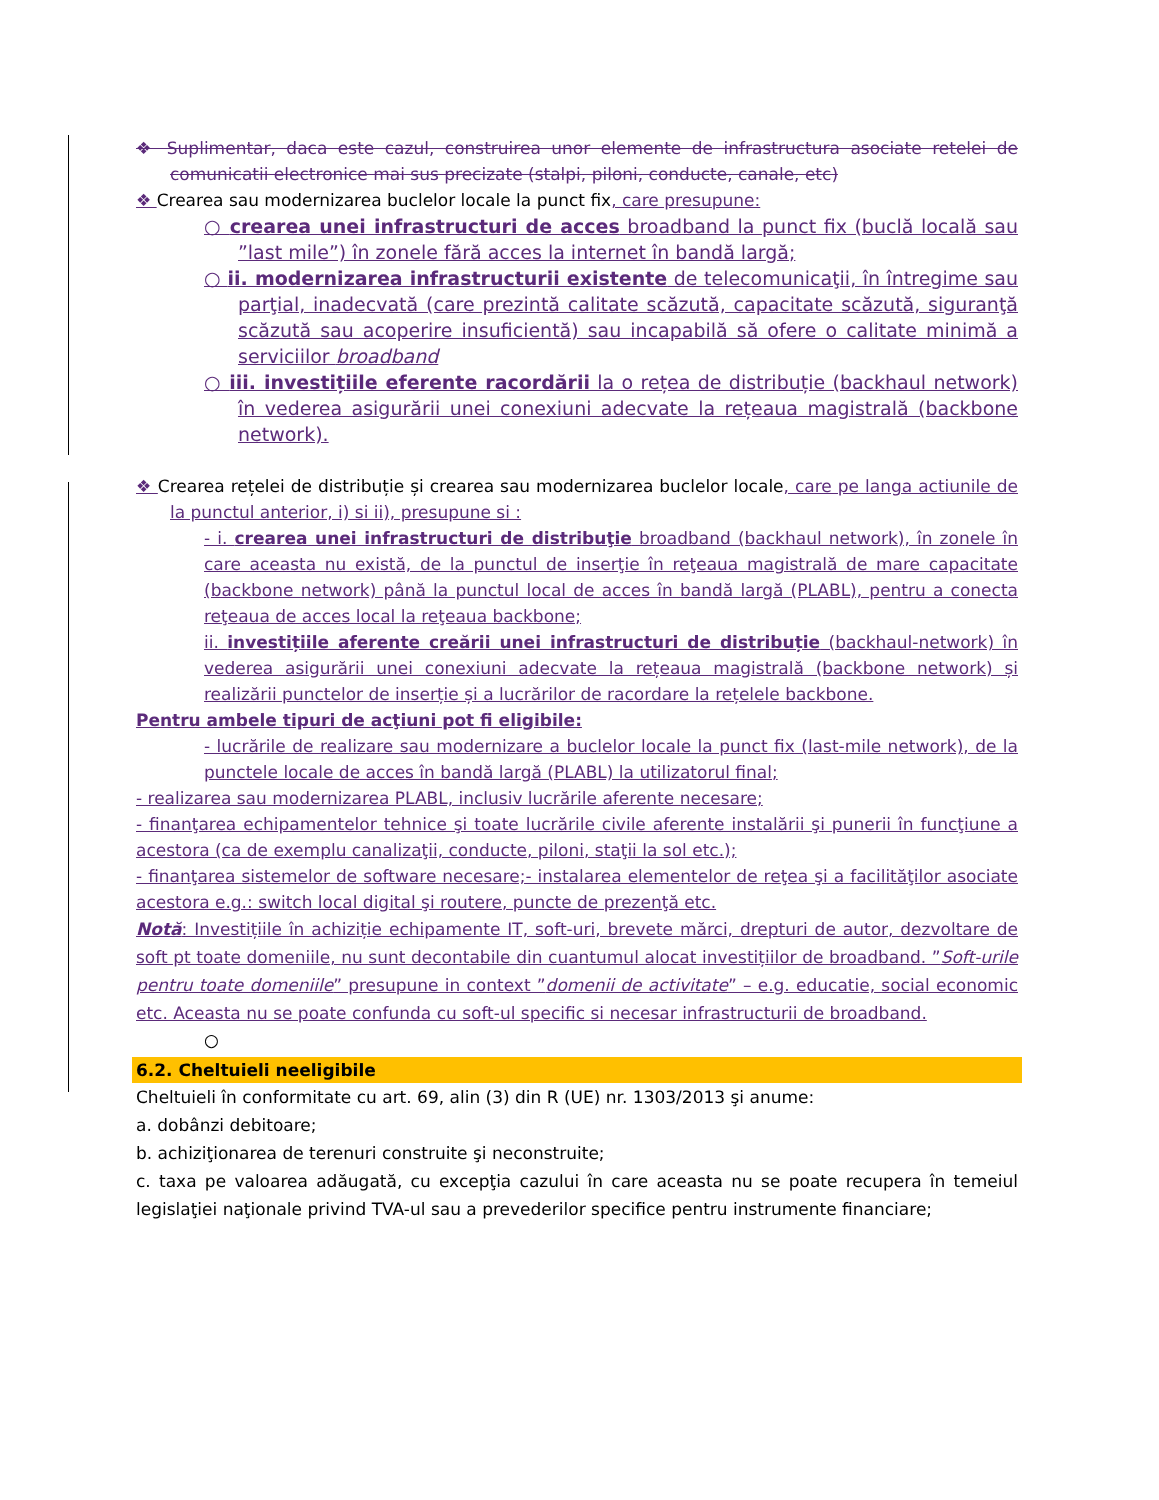❖ Suplimentar, daca este cazul, construirea unor elemente de infrastructura asociate retelei de comunicatii electronice mai sus precizate (stalpi, piloni, conducte, canale, etc)
❖ Crearea sau modernizarea buclelor locale la punct fix, care presupune:
○ crearea unei infrastructuri de acces broadband la punct fix (buclă locală sau ”last mile”) în zonele fără acces la internet în bandă largă;
○ ii. modernizarea infrastructurii existente de telecomunicaţii, în întregime sau parţial, inadecvată (care prezintă calitate scăzută, capacitate scăzută, siguranţă scăzută sau acoperire insuficientă) sau incapabilă să ofere o calitate minimă a serviciilor broadband
○ iii. investițiile eferente racordării la o rețea de distribuție (backhaul network) în vederea asigurării unei conexiuni adecvate la rețeaua magistrală (backbone network).
❖ Crearea rețelei de distribuție și crearea sau modernizarea buclelor locale, care pe langa actiunile de la punctul anterior, i) si ii), presupune si :
- i. crearea unei infrastructuri de distribuţie broadband (backhaul network), în zonele în care aceasta nu există, de la punctul de inserţie în reţeaua magistrală de mare capacitate (backbone network) până la punctul local de acces în bandă largă (PLABL), pentru a conecta reţeaua de acces local la reţeaua backbone;
ii. investițiile aferente creării unei infrastructuri de distribuție (backhaul-network) în vederea asigurării unei conexiuni adecvate la rețeaua magistrală (backbone network) și realizării punctelor de inserție și a lucrărilor de racordare la rețelele backbone.
Pentru ambele tipuri de acţiuni pot fi eligibile:
- lucrările de realizare sau modernizare a buclelor locale la punct fix (last-mile network), de la punctele locale de acces în bandă largă (PLABL) la utilizatorul final;
- realizarea sau modernizarea PLABL, inclusiv lucrările aferente necesare;
- finanţarea echipamentelor tehnice şi toate lucrările civile aferente instalării şi punerii în funcţiune a acestora (ca de exemplu canalizaţii, conducte, piloni, staţii la sol etc.);
- finanţarea sistemelor de software necesare;- instalarea elementelor de reţea şi a facilităţilor asociate acestora e.g.: switch local digital şi routere, puncte de prezenţă etc.
Notă: Investițiile în achiziție echipamente IT, soft-uri, brevete mărci, drepturi de autor, dezvoltare de soft pt toate domeniile, nu sunt decontabile din cuantumul alocat investițiilor de broadband. ”Soft-urile pentru toate domeniile” presupune in context ”domenii de activitate” – e.g. educatie, social economic etc. Aceasta nu se poate confunda cu soft-ul specific si necesar infrastructurii de broadband.
○
6.2. Cheltuieli neeligibile
Cheltuieli în conformitate cu art. 69, alin (3) din R (UE) nr. 1303/2013 şi anume:
a. dobânzi debitoare;
b. achiziţionarea de terenuri construite şi neconstruite;
c. taxa pe valoarea adăugată, cu excepţia cazului în care aceasta nu se poate recupera în temeiul legislaţiei naţionale privind TVA-ul sau a prevederilor specifice pentru instrumente financiare;